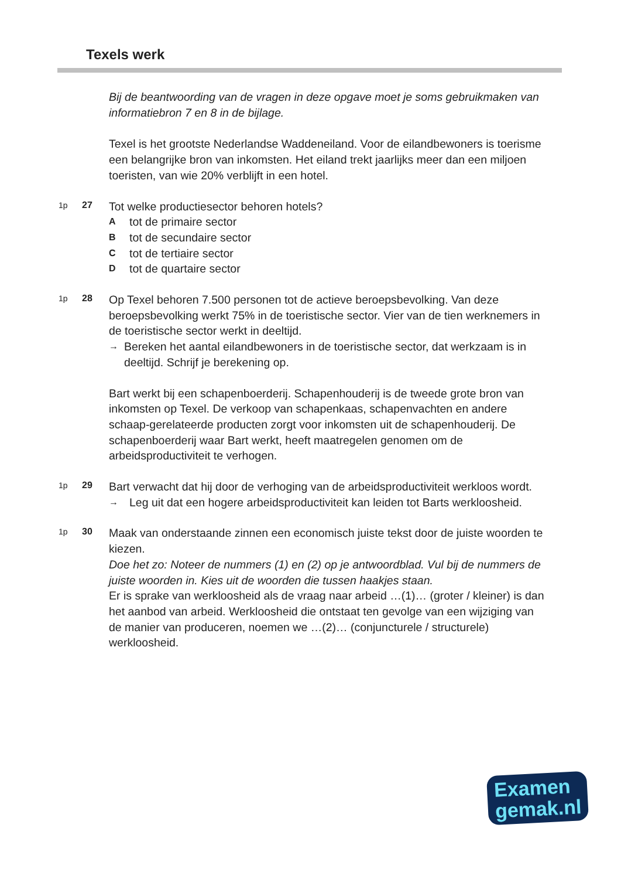Texels werk
Bij de beantwoording van de vragen in deze opgave moet je soms gebruikmaken van informatiebron 7 en 8 in de bijlage.
Texel is het grootste Nederlandse Waddeneiland. Voor de eilandbewoners is toerisme een belangrijke bron van inkomsten. Het eiland trekt jaarlijks meer dan een miljoen toeristen, van wie 20% verblijft in een hotel.
1p 27
Tot welke productiesector behoren hotels?
Atot de primaire sector
Btot de secundaire sector
Ctot de tertiaire sector
Dtot de quartaire sector
1p 28
Op Texel behoren 7.500 personen tot de actieve beroepsbevolking. Van deze beroepsbevolking werkt 75% in de toeristische sector. Vier van de tien werknemers in de toeristische sector werkt in deeltijd.
→ Bereken het aantal eilandbewoners in de toeristische sector, dat werkzaam is in deeltijd. Schrijf je berekening op.
Bart werkt bij een schapenboerderij. Schapenhouderij is de tweede grote bron van inkomsten op Texel. De verkoop van schapenkaas, schapenvachten en andere schaap-gerelateerde producten zorgt voor inkomsten uit de schapenhouderij. De schapenboerderij waar Bart werkt, heeft maatregelen genomen om de arbeidsproductiviteit te verhogen.
1p 29
Bart verwacht dat hij door de verhoging van de arbeidsproductiviteit werkloos wordt.
→ Leg uit dat een hogere arbeidsproductiviteit kan leiden tot Barts werkloosheid.
1p 30
Maak van onderstaande zinnen een economisch juiste tekst door de juiste woorden te kiezen.
Doe het zo: Noteer de nummers (1) en (2) op je antwoordblad. Vul bij de nummers de juiste woorden in. Kies uit de woorden die tussen haakjes staan.
Er is sprake van werkloosheid als de vraag naar arbeid …(1)… (groter / kleiner) is dan het aanbod van arbeid. Werkloosheid die ontstaat ten gevolge van een wijziging van de manier van produceren, noemen we …(2)… (conjuncturele / structurele) werkloosheid.
Examen
gemak.nl